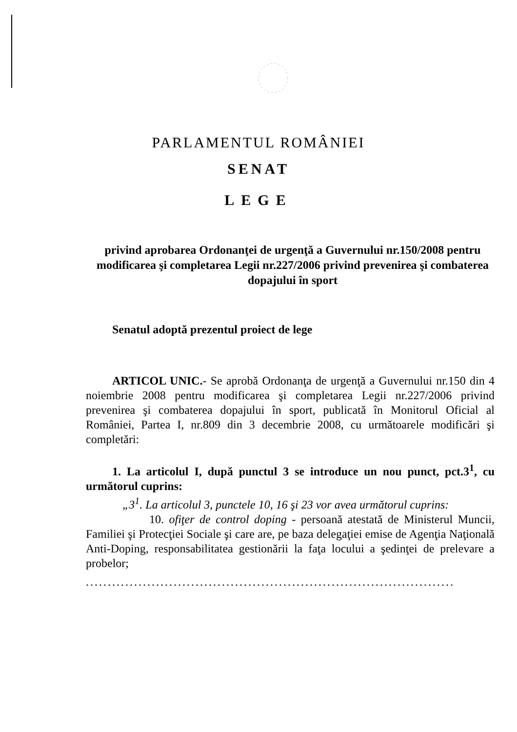PARLAMENTUL ROMÂNIEI
SENAT
LEGE
privind aprobarea Ordonanţei de urgenţă a Guvernului nr.150/2008 pentru modificarea şi completarea Legii nr.227/2006 privind prevenirea şi combaterea dopajului în sport
Senatul adoptă prezentul proiect de lege
ARTICOL UNIC.- Se aprobă Ordonanţa de urgenţă a Guvernului nr.150 din 4 noiembrie 2008 pentru modificarea şi completarea Legii nr.227/2006 privind prevenirea şi combaterea dopajului în sport, publicată în Monitorul Oficial al României, Partea I, nr.809 din 3 decembrie 2008, cu următoarele modificări şi completări:
1. La articolul I, după punctul 3 se introduce un nou punct, pct.3<sup>1</sup>, cu următorul cuprins:
„3<sup>1</sup>. La articolul 3, punctele 10, 16 şi 23 vor avea următorul cuprins:
10. ofiţer de control doping - persoană atestată de Ministerul Muncii, Familiei şi Protecţiei Sociale şi care are, pe baza delegaţiei emise de Agenţia Naţională Anti-Doping, responsabilitatea gestionării la faţa locului a şedinţei de prelevare a probelor;
....................................................................................